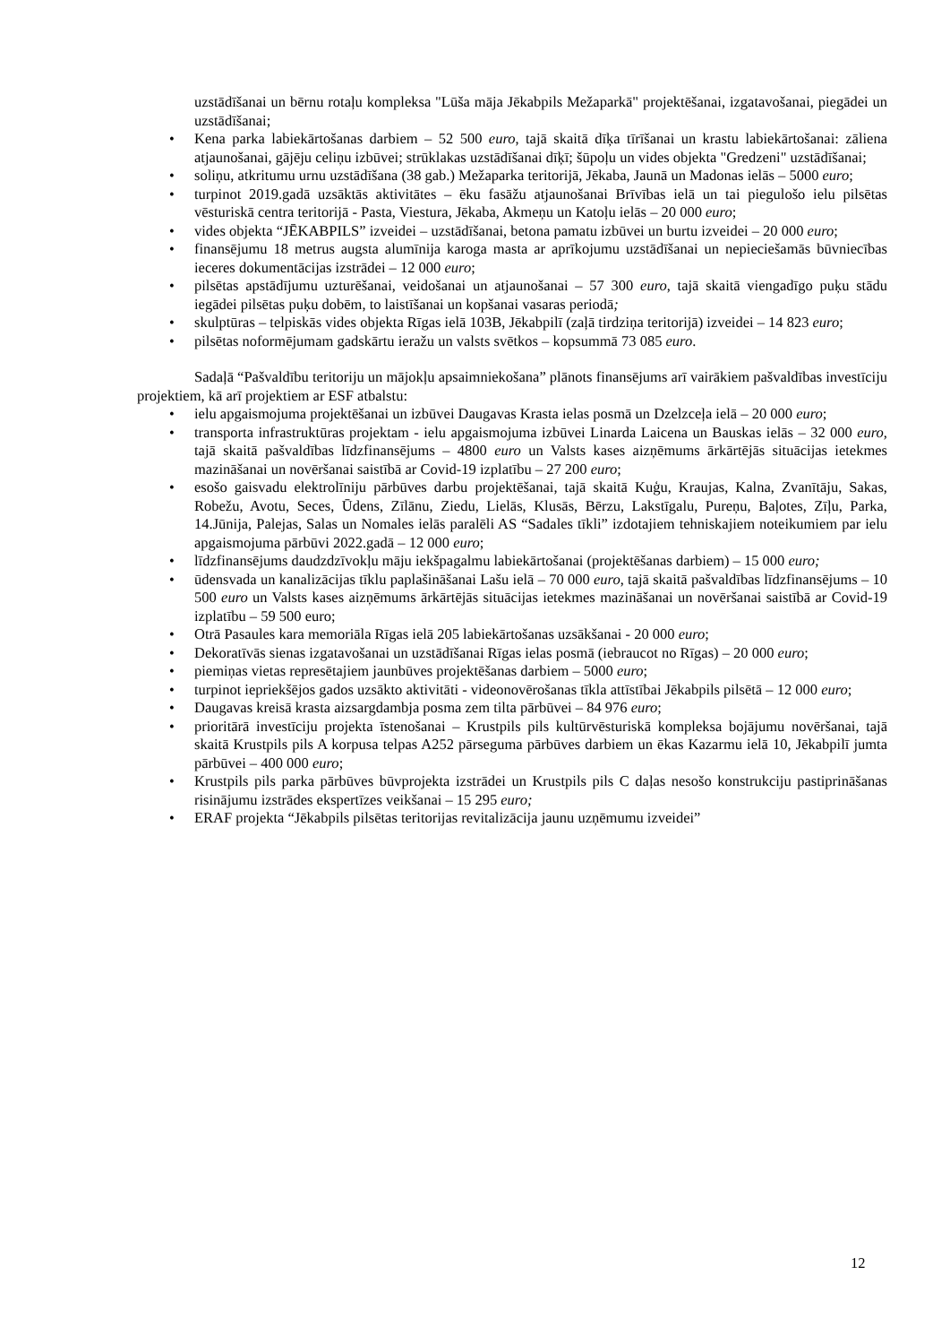uzstādīšanai un bērnu rotaļu kompleksa "Lūša māja Jēkabpils Mežaparkā" projektēšanai, izgatavošanai, piegādei un uzstādīšanai;
• Kena parka labiekārtošanas darbiem – 52 500 euro, tajā skaitā dīķa tīrīšanai un krastu labiekārtošanai: zāliena atjaunošanai, gājēju celiņu izbūvei; strūklakas uzstādīšanai dīķī; šūpoļu un vides objekta "Gredzeni" uzstādīšanai;
• soliņu, atkritumu urnu uzstādīšana (38 gab.) Mežaparka teritorijā, Jēkaba, Jaunā un Madonas ielās – 5000 euro;
• turpinot 2019.gadā uzsāktās aktivitātes – ēku fasāžu atjaunošanai Brīvības ielā un tai piegulošo ielu pilsētas vēsturiskā centra teritorijā - Pasta, Viestura, Jēkaba, Akmeņu un Katoļu ielās – 20 000 euro;
• vides objekta “JĒKABPILS” izveidei – uzstādīšanai, betona pamatu izbūvei un burtu izveidei – 20 000 euro;
• finansējumu 18 metrus augsta alumīnija karoga masta ar aprīkojumu uzstādīšanai un nepieciešamās būvniecības ieceres dokumentācijas izstrādei – 12 000 euro;
• pilsētas apstādījumu uzturēšanai, veidošanai un atjaunošanai – 57 300 euro, tajā skaitā viengadīgo puķu stādu iegādei pilsētas puķu dobēm, to laistīšanai un kopšanai vasaras periodā;
• skulptūras – telpiskās vides objekta Rīgas ielā 103B, Jēkabpilī (zaļā tirdziņa teritorijā) izveidei – 14 823 euro;
• pilsētas noformējumam gadskārtu ieražu un valsts svētkos – kopsummā 73 085 euro.
Sadaļā “Pašvaldību teritoriju un mājokļu apsaimniekošana” plānots finansējums arī vairākiem pašvaldības investīciju projektiem, kā arī projektiem ar ESF atbalstu:
• ielu apgaismojuma projektēšanai un izbūvei Daugavas Krasta ielas posmā un Dzelzceļa ielā – 20 000 euro;
• transporta infrastruktūras projektam - ielu apgaismojuma izbūvei Linarda Laicena un Bauskas ielās – 32 000 euro, tajā skaitā pašvaldības līdzfinansējums – 4800 euro un Valsts kases aizņēmums ārkārtējās situācijas ietekmes mazināšanai un novēršanai saistībā ar Covid-19 izplatību – 27 200 euro;
• esošo gaisvadu elektrolīniju pārbūves darbu projektēšanai, tajā skaitā Kuģu, Kraujas, Kalna, Zvanītāju, Sakas, Robežu, Avotu, Seces, Ūdens, Zīlānu, Ziedu, Lielās, Klusās, Bērzu, Lakstīgalu, Pureņu, Baļotes, Zīļu, Parka, 14.Jūnija, Palejas, Salas un Nomales ielās paralēli AS “Sadales tīkli” izdotajiem tehniskajiem noteikumiem par ielu apgaismojuma pārbūvi 2022.gadā – 12 000 euro;
• līdzfinansējums daudzdzīvokļu māju iekšpagalmu labiekārtošanai (projektēšanas darbiem) – 15 000 euro;
• ūdensvada un kanalizācijas tīklu paplašināšanai Lašu ielā – 70 000 euro, tajā skaitā pašvaldības līdzfinansējums – 10 500 euro un Valsts kases aizņēmums ārkārtējās situācijas ietekmes mazināšanai un novēršanai saistībā ar Covid-19 izplatību – 59 500 euro;
• Otrā Pasaules kara memoriāla Rīgas ielā 205 labiekārtošanas uzsākšanai - 20 000 euro;
• Dekoratīvās sienas izgatavošanai un uzstādīšanai Rīgas ielas posmā (iebraucot no Rīgas) – 20 000 euro;
• piemiņas vietas represētajiem jaunbūves projektēšanas darbiem – 5000 euro;
• turpinot iepriekšējos gados uzsākto aktivitāti - videonovērošanas tīkla attīstībai Jēkabpils pilsētā – 12 000 euro;
• Daugavas kreisā krasta aizsargdambja posma zem tilta pārbūvei – 84 976 euro;
• prioritārā investīciju projekta īstenošanai – Krustpils pils kultūrvēsturiskā kompleksa bojājumu novēršanai, tajā skaitā Krustpils pils A korpusa telpas A252 pārseguma pārbūves darbiem un ēkas Kazarmu ielā 10, Jēkabpilī jumta pārbūvei – 400 000 euro;
• Krustpils pils parka pārbūves būvprojekta izstrādei un Krustpils pils C daļas nesošo konstrukciju pastiprināšanas risinājumu izstrādes ekspertīzes veikšanai – 15 295 euro;
• ERAF projekta “Jēkabpils pilsētas teritorijas revitalizācija jaunu uzņēmumu izveidei”
12